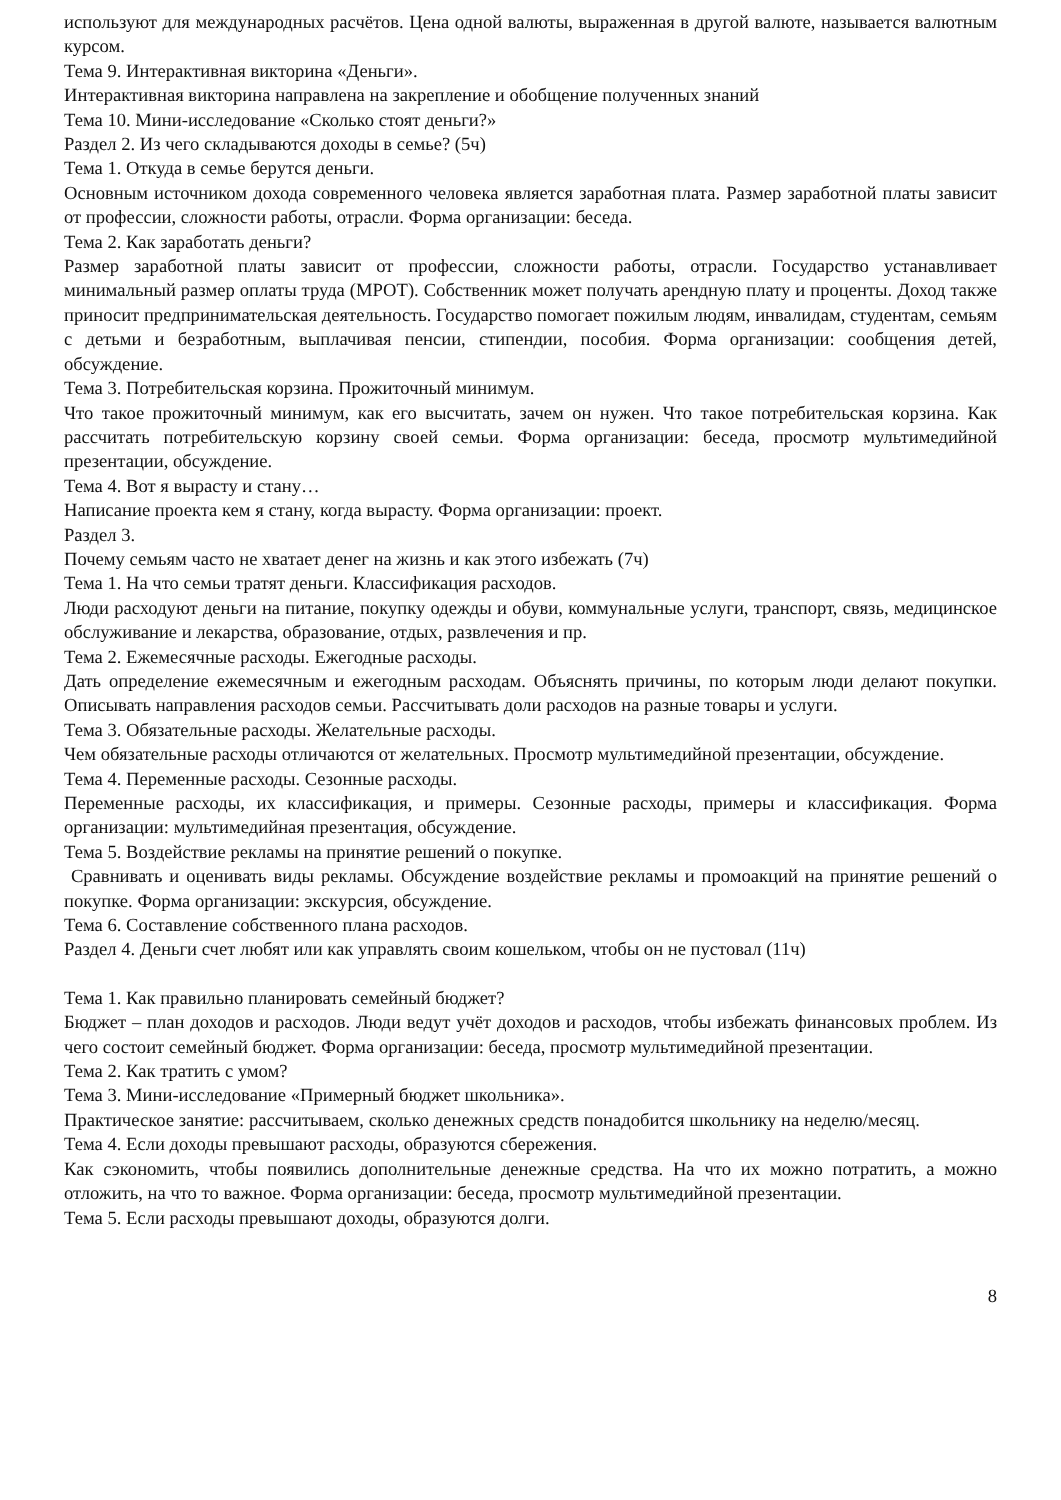используют для международных расчётов. Цена одной валюты, выраженная в другой валюте, называется валютным курсом.
Тема 9. Интерактивная викторина «Деньги».
Интерактивная викторина направлена на закрепление и обобщение полученных знаний
Тема 10. Мини-исследование «Сколько стоят деньги?»
Раздел 2. Из чего складываются доходы в семье? (5ч)
Тема 1. Откуда в семье берутся деньги.
Основным источником дохода современного человека является заработная плата. Размер заработной платы зависит от профессии, сложности работы, отрасли. Форма организации: беседа.
Тема 2. Как заработать деньги?
Размер заработной платы зависит от профессии, сложности работы, отрасли. Государство устанавливает минимальный размер оплаты труда (МРОТ). Собственник может получать арендную плату и проценты. Доход также приносит предпринимательская деятельность. Государство помогает пожилым людям, инвалидам, студентам, семьям с детьми и безработным, выплачивая пенсии, стипендии, пособия. Форма организации: сообщения детей, обсуждение.
Тема 3. Потребительская корзина. Прожиточный минимум.
Что такое прожиточный минимум, как его высчитать, зачем он нужен. Что такое потребительская корзина. Как рассчитать потребительскую корзину своей семьи. Форма организации: беседа, просмотр мультимедийной презентации, обсуждение.
Тема 4. Вот я вырасту и стану…
Написание проекта кем я стану, когда вырасту. Форма организации: проект.
Раздел 3.
Почему семьям часто не хватает денег на жизнь и как этого избежать (7ч)
Тема 1. На что семьи тратят деньги. Классификация расходов.
Люди расходуют деньги на питание, покупку одежды и обуви, коммунальные услуги, транспорт, связь, медицинское обслуживание и лекарства, образование, отдых, развлечения и пр.
Тема 2. Ежемесячные расходы. Ежегодные расходы.
Дать определение ежемесячным и ежегодным расходам. Объяснять причины, по которым люди делают покупки. Описывать направления расходов семьи. Рассчитывать доли расходов на разные товары и услуги.
Тема 3. Обязательные расходы. Желательные расходы.
Чем обязательные расходы отличаются от желательных. Просмотр мультимедийной презентации, обсуждение.
Тема 4. Переменные расходы. Сезонные расходы.
Переменные расходы, их классификация, и примеры. Сезонные расходы, примеры и классификация. Форма организации: мультимедийная презентация, обсуждение.
Тема 5. Воздействие рекламы на принятие решений о покупке.
Сравнивать и оценивать виды рекламы. Обсуждение воздействие рекламы и промоакций на принятие решений о покупке. Форма организации: экскурсия, обсуждение.
Тема 6. Составление собственного плана расходов.
Раздел 4. Деньги счет любят или как управлять своим кошельком, чтобы он не пустовал (11ч)
Тема 1. Как правильно планировать семейный бюджет?
Бюджет – план доходов и расходов. Люди ведут учёт доходов и расходов, чтобы избежать финансовых проблем. Из чего состоит семейный бюджет. Форма организации: беседа, просмотр мультимедийной презентации.
Тема 2. Как тратить с умом?
Тема 3. Мини-исследование «Примерный бюджет школьника».
Практическое занятие: рассчитываем, сколько денежных средств понадобится школьнику на неделю/месяц.
Тема 4. Если доходы превышают расходы, образуются сбережения.
Как сэкономить, чтобы появились дополнительные денежные средства. На что их можно потратить, а можно отложить, на что то важное. Форма организации: беседа, просмотр мультимедийной презентации.
Тема 5. Если расходы превышают доходы, образуются долги.
8